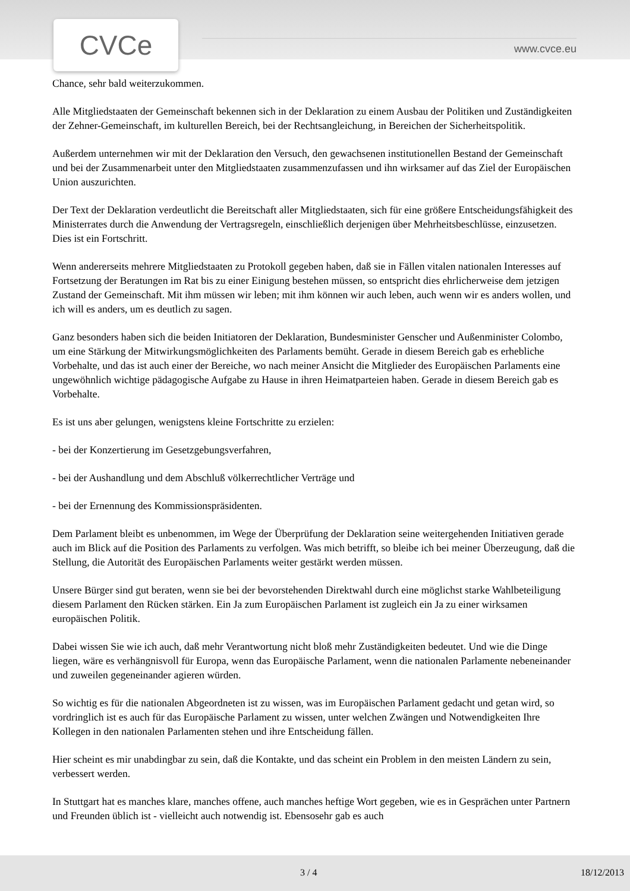CVCe www.cvce.eu
Chance, sehr bald weiterzukommen.
Alle Mitgliedstaaten der Gemeinschaft bekennen sich in der Deklaration zu einem Ausbau der Politiken und Zuständigkeiten der Zehner-Gemeinschaft, im kulturellen Bereich, bei der Rechtsangleichung, in Bereichen der Sicherheitspolitik.
Außerdem unternehmen wir mit der Deklaration den Versuch, den gewachsenen institutionellen Bestand der Gemeinschaft und bei der Zusammenarbeit unter den Mitgliedstaaten zusammenzufassen und ihn wirksamer auf das Ziel der Europäischen Union auszurichten.
Der Text der Deklaration verdeutlicht die Bereitschaft aller Mitgliedstaaten, sich für eine größere Entscheidungsfähigkeit des Ministerrates durch die Anwendung der Vertragsregeln, einschließlich derjenigen über Mehrheitsbeschlüsse, einzusetzen. Dies ist ein Fortschritt.
Wenn andererseits mehrere Mitgliedstaaten zu Protokoll gegeben haben, daß sie in Fällen vitalen nationalen Interesses auf Fortsetzung der Beratungen im Rat bis zu einer Einigung bestehen müssen, so entspricht dies ehrlicherweise dem jetzigen Zustand der Gemeinschaft. Mit ihm müssen wir leben; mit ihm können wir auch leben, auch wenn wir es anders wollen, und ich will es anders, um es deutlich zu sagen.
Ganz besonders haben sich die beiden Initiatoren der Deklaration, Bundesminister Genscher und Außenminister Colombo, um eine Stärkung der Mitwirkungsmöglichkeiten des Parlaments bemüht. Gerade in diesem Bereich gab es erhebliche Vorbehalte, und das ist auch einer der Bereiche, wo nach meiner Ansicht die Mitglieder des Europäischen Parlaments eine ungewöhnlich wichtige pädagogische Aufgabe zu Hause in ihren Heimatparteien haben. Gerade in diesem Bereich gab es Vorbehalte.
Es ist uns aber gelungen, wenigstens kleine Fortschritte zu erzielen:
- bei der Konzertierung im Gesetzgebungsverfahren,
- bei der Aushandlung und dem Abschluß völkerrechtlicher Verträge und
- bei der Ernennung des Kommissionspräsidenten.
Dem Parlament bleibt es unbenommen, im Wege der Überprüfung der Deklaration seine weitergehenden Initiativen gerade auch im Blick auf die Position des Parlaments zu verfolgen. Was mich betrifft, so bleibe ich bei meiner Überzeugung, daß die Stellung, die Autorität des Europäischen Parlaments weiter gestärkt werden müssen.
Unsere Bürger sind gut beraten, wenn sie bei der bevorstehenden Direktwahl durch eine möglichst starke Wahlbeteiligung diesem Parlament den Rücken stärken. Ein Ja zum Europäischen Parlament ist zugleich ein Ja zu einer wirksamen europäischen Politik.
Dabei wissen Sie wie ich auch, daß mehr Verantwortung nicht bloß mehr Zuständigkeiten bedeutet. Und wie die Dinge liegen, wäre es verhängnisvoll für Europa, wenn das Europäische Parlament, wenn die nationalen Parlamente nebeneinander und zuweilen gegeneinander agieren würden.
So wichtig es für die nationalen Abgeordneten ist zu wissen, was im Europäischen Parlament gedacht und getan wird, so vordringlich ist es auch für das Europäische Parlament zu wissen, unter welchen Zwängen und Notwendigkeiten Ihre Kollegen in den nationalen Parlamenten stehen und ihre Entscheidung fällen.
Hier scheint es mir unabdingbar zu sein, daß die Kontakte, und das scheint ein Problem in den meisten Ländern zu sein, verbessert werden.
In Stuttgart hat es manches klare, manches offene, auch manches heftige Wort gegeben, wie es in Gesprächen unter Partnern und Freunden üblich ist - vielleicht auch notwendig ist. Ebensosehr gab es auch
3 / 4 18/12/2013